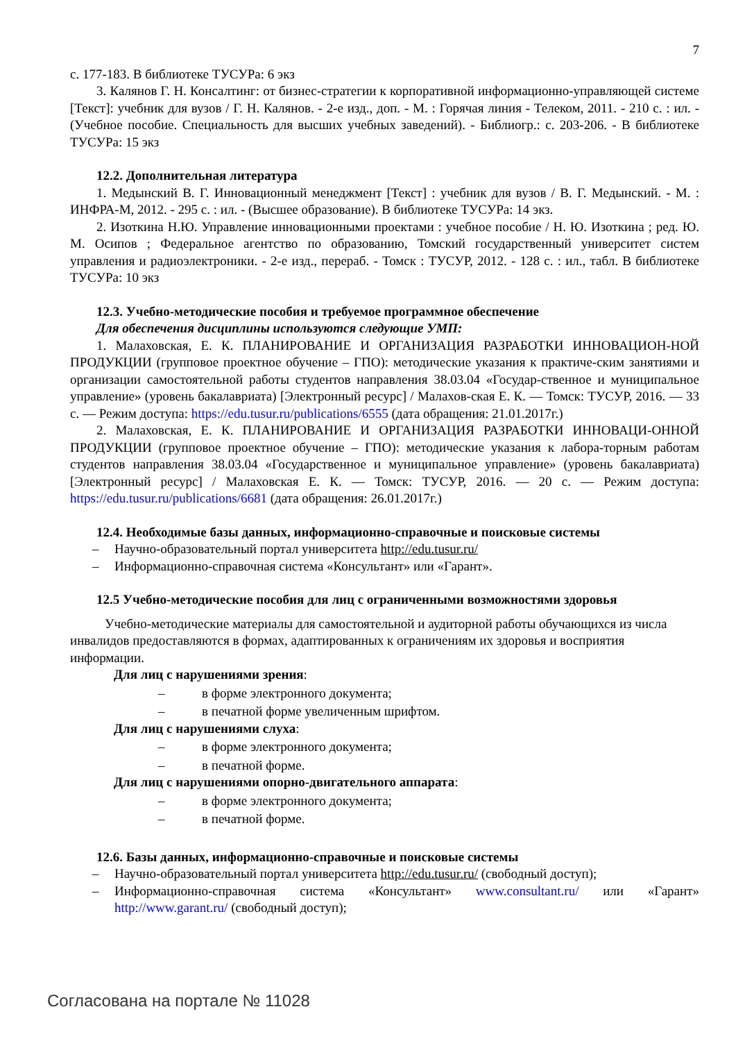7
с. 177-183. В библиотеке ТУСУРа: 6 экз
3. Калянов Г. Н. Консалтинг: от бизнес-стратегии к корпоративной информационно-управляющей системе [Текст]: учебник для вузов / Г. Н. Калянов. - 2-е изд., доп. - М. : Горячая линия - Телеком, 2011. - 210 с. : ил. - (Учебное пособие. Специальность для высших учебных заведений). - Библиогр.: с. 203-206. - В библиотеке ТУСУРа: 15 экз
12.2. Дополнительная литература
1. Медынский В. Г. Инновационный менеджмент [Текст] : учебник для вузов / В. Г. Медынский. - М. : ИНФРА-М, 2012. - 295 с. : ил. - (Высшее образование). В библиотеке ТУСУРа: 14 экз.
2. Изоткина Н.Ю. Управление инновационными проектами : учебное пособие / Н. Ю. Изоткина ; ред. Ю. М. Осипов ; Федеральное агентство по образованию, Томский государственный университет систем управления и радиоэлектроники. - 2-е изд., перераб. - Томск : ТУСУР, 2012. - 128 с. : ил., табл. В библиотеке ТУСУРа: 10 экз
12.3. Учебно-методические пособия и требуемое программное обеспечение
Для обеспечения дисциплины используются следующие УМП:
1. Малаховская, Е. К. ПЛАНИРОВАНИЕ И ОРГАНИЗАЦИЯ РАЗРАБОТКИ ИННОВАЦИОН-НОЙ ПРОДУКЦИИ (групповое проектное обучение – ГПО): методические указания к практиче-ским занятиями и организации самостоятельной работы студентов направления 38.03.04 «Государ-ственное и муниципальное управление» (уровень бакалавриата) [Электронный ресурс] / Малахов-ская Е. К. — Томск: ТУСУР, 2016. — 33 с. — Режим доступа: https://edu.tusur.ru/publications/6555 (дата обращения: 21.01.2017г.)
2. Малаховская, Е. К. ПЛАНИРОВАНИЕ И ОРГАНИЗАЦИЯ РАЗРАБОТКИ ИННОВАЦИ-ОННОЙ ПРОДУКЦИИ (групповое проектное обучение – ГПО): методические указания к лабора-торным работам студентов направления 38.03.04 «Государственное и муниципальное управление» (уровень бакалавриата) [Электронный ресурс] / Малаховская Е. К. — Томск: ТУСУР, 2016. — 20 с. — Режим доступа: https://edu.tusur.ru/publications/6681 (дата обращения: 26.01.2017г.)
12.4. Необходимые базы данных, информационно-справочные и поисковые системы
– Научно-образовательный портал университета http://edu.tusur.ru/
– Информационно-справочная система «Консультант» или «Гарант».
12.5 Учебно-методические пособия для лиц с ограниченными возможностями здоровья
Учебно-методические материалы для самостоятельной и аудиторной работы обучающихся из числа инвалидов предоставляются в формах, адаптированных к ограничениям их здоровья и восприятия информации.
Для лиц с нарушениями зрения:
– в форме электронного документа;
– в печатной форме увеличенным шрифтом.
Для лиц с нарушениями слуха:
– в форме электронного документа;
– в печатной форме.
Для лиц с нарушениями опорно-двигательного аппарата:
– в форме электронного документа;
– в печатной форме.
12.6. Базы данных, информационно-справочные и поисковые системы
– Научно-образовательный портал университета http://edu.tusur.ru/ (свободный доступ);
– Информационно-справочная система «Консультант» www.consultant.ru/ или «Гарант» http://www.garant.ru/ (свободный доступ);
Согласована на портале № 11028